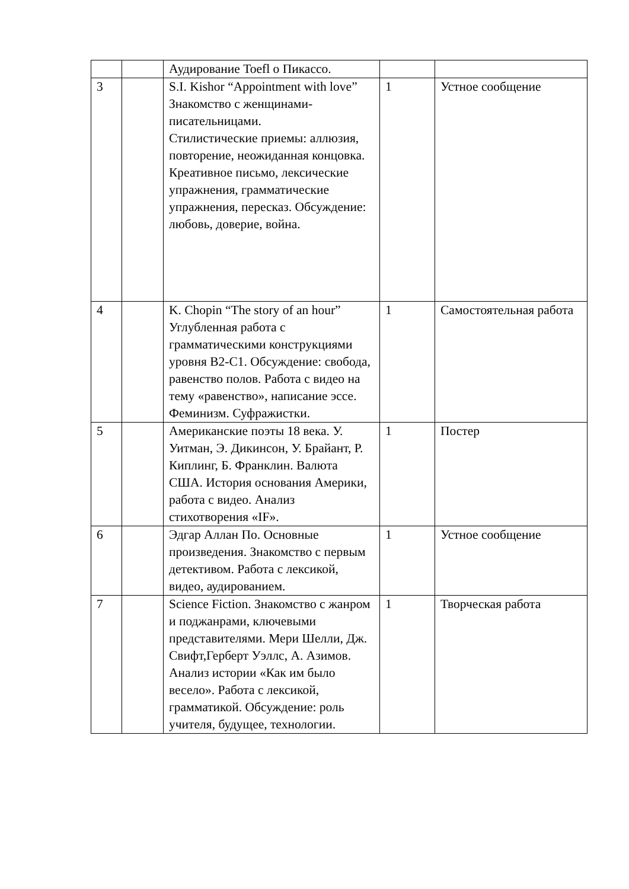| | | Аудирование Toefl о Пикассо. | | |
| 3 | | S.I. Kishor “Appointment with love” Знакомство с женщинами-писательницами. Стилистические приемы: аллюзия, повторение, неожиданная концовка. Креативное письмо, лексические упражнения, грамматические упражнения, пересказ. Обсуждение: любовь, доверие, война. | 1 | Устное сообщение |
| 4 | | K. Chopin “The story of an hour” Углубленная работа с грамматическими конструкциями уровня B2-C1. Обсуждение: свобода, равенство полов. Работа с видео на тему «равенство», написание эссе. Феминизм. Суфражистки. | 1 | Самостоятельная работа |
| 5 | | Американские поэты 18 века. У. Уитман, Э. Дикинсон, У. Брайант, Р. Киплинг, Б. Франклин. Валюта США. История основания Америки, работа с видео. Анализ стихотворения «IF». | 1 | Постер |
| 6 | | Эдгар Аллан По. Основные произведения. Знакомство с первым детективом. Работа с лексикой, видео, аудированием. | 1 | Устное сообщение |
| 7 | | Science Fiction. Знакомство с жанром и поджанрами, ключевыми представителями. Мери Шелли, Дж. Свифт,Герберт Уэллс, А. Азимов. Анализ истории «Как им было весело». Работа с лексикой, грамматикой. Обсуждение: роль учителя, будущее, технологии. | 1 | Творческая работа |